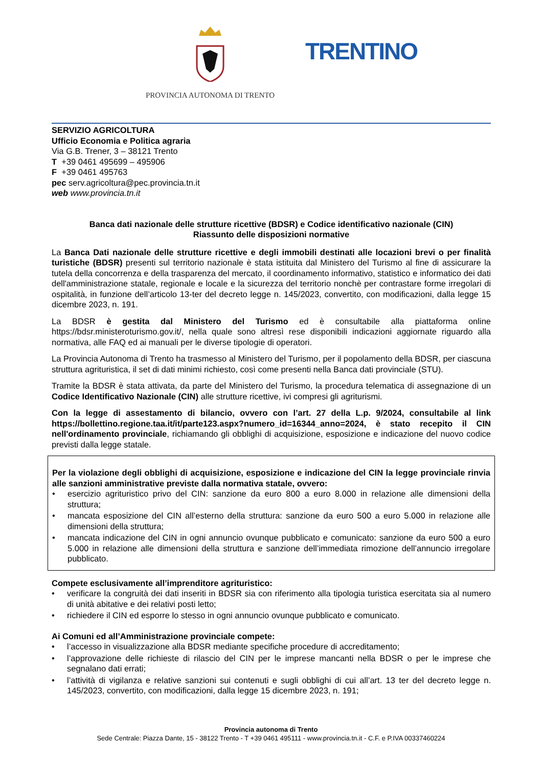PROVINCIA AUTONOMA DI TRENTO
TRENTINO
SERVIZIO AGRICOLTURA
Ufficio Economia e Politica agraria
Via G.B. Trener, 3 – 38121 Trento
T +39 0461 495699 – 495906
F +39 0461 495763
pec serv.agricoltura@pec.provincia.tn.it
web www.provincia.tn.it
Banca dati nazionale delle strutture ricettive (BDSR) e Codice identificativo nazionale (CIN)
Riassunto delle disposizioni normative
La Banca Dati nazionale delle strutture ricettive e degli immobili destinati alle locazioni brevi o per finalità turistiche (BDSR) presenti sul territorio nazionale è stata istituita dal Ministero del Turismo al fine di assicurare la tutela della concorrenza e della trasparenza del mercato, il coordinamento informativo, statistico e informatico dei dati dell'amministrazione statale, regionale e locale e la sicurezza del territorio nonchè per contrastare forme irregolari di ospitalità, in funzione dell’articolo 13-ter del decreto legge n. 145/2023, convertito, con modificazioni, dalla legge 15 dicembre 2023, n. 191.
La BDSR è gestita dal Ministero del Turismo ed è consultabile alla piattaforma online https://bdsr.ministeroturismo.gov.it/, nella quale sono altresì rese disponibili indicazioni aggiornate riguardo alla normativa, alle FAQ ed ai manuali per le diverse tipologie di operatori.
La Provincia Autonoma di Trento ha trasmesso al Ministero del Turismo, per il popolamento della BDSR, per ciascuna struttura agrituristica, il set di dati minimi richiesto, così come presenti nella Banca dati provinciale (STU).
Tramite la BDSR è stata attivata, da parte del Ministero del Turismo, la procedura telematica di assegnazione di un Codice Identificativo Nazionale (CIN) alle strutture ricettive, ivi compresi gli agriturismi.
Con la legge di assestamento di bilancio, ovvero con l’art. 27 della L.p. 9/2024, consultabile al link https://bollettino.regione.taa.it/it/parte123.aspx?numero_id=16344_anno=2024, è stato recepito il CIN nell'ordinamento provinciale, richiamando gli obblighi di acquisizione, esposizione e indicazione del nuovo codice previsti dalla legge statale.
Per la violazione degli obblighi di acquisizione, esposizione e indicazione del CIN la legge provinciale rinvia alle sanzioni amministrative previste dalla normativa statale, ovvero:
• esercizio agrituristico privo del CIN: sanzione da euro 800 a euro 8.000 in relazione alle dimensioni della struttura;
• mancata esposizione del CIN all’esterno della struttura: sanzione da euro 500 a euro 5.000 in relazione alle dimensioni della struttura;
• mancata indicazione del CIN in ogni annuncio ovunque pubblicato e comunicato: sanzione da euro 500 a euro 5.000 in relazione alle dimensioni della struttura e sanzione dell’immediata rimozione dell’annuncio irregolare pubblicato.
Compete esclusivamente all’imprenditore agrituristico:
• verificare la congruità dei dati inseriti in BDSR sia con riferimento alla tipologia turistica esercitata sia al numero di unità abitative e dei relativi posti letto;
• richiedere il CIN ed esporre lo stesso in ogni annuncio ovunque pubblicato e comunicato.
Ai Comuni ed all’Amministrazione provinciale compete:
• l’accesso in visualizzazione alla BDSR mediante specifiche procedure di accreditamento;
• l’approvazione delle richieste di rilascio del CIN per le imprese mancanti nella BDSR o per le imprese che segnalano dati errati;
• l’attività di vigilanza e relative sanzioni sui contenuti e sugli obblighi di cui all’art. 13 ter del decreto legge n. 145/2023, convertito, con modificazioni, dalla legge 15 dicembre 2023, n. 191;
Provincia autonoma di Trento
Sede Centrale: Piazza Dante, 15 - 38122 Trento - T +39 0461 495111 - www.provincia.tn.it - C.F. e P.IVA 00337460224